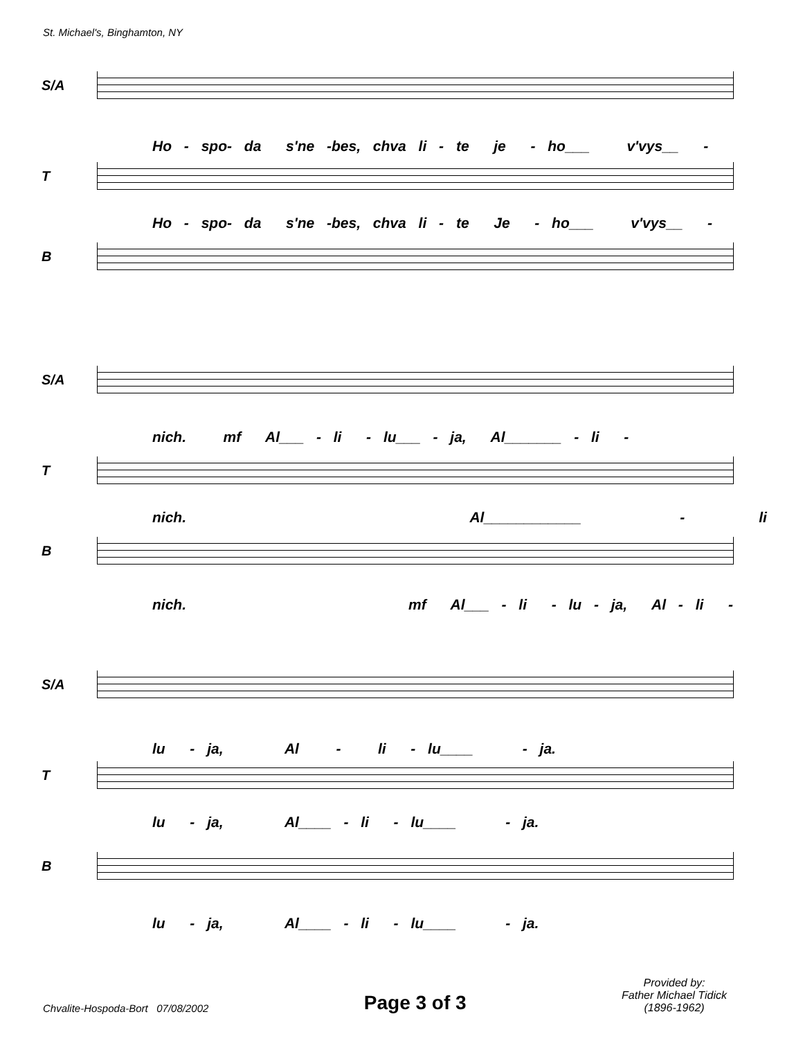St. Michael's, Binghamton, NY
S/A
Ho - spo- da s'ne -bes, chva li - te je - ho___ v'vys__ -
T
Ho - spo- da s'ne -bes, chva li - te Je - ho___ v'vys__ -
B
S/A
nich. mf Al___ - li - lu___ - ja, Al_______ - li -
T
nich. Al____________ - li -
B
nich. mf Al___ - li - lu - ja, Al - li -
S/A
lu - ja, Al - li - lu____ - ja.
T
lu - ja, Al____ - li - lu____ - ja.
B
lu - ja, Al____ - li - lu____ - ja.
Chvalite-Hospoda-Bort 07/08/2002
Page 3 of 3
Provided by:
Father Michael Tidick
(1896-1962)